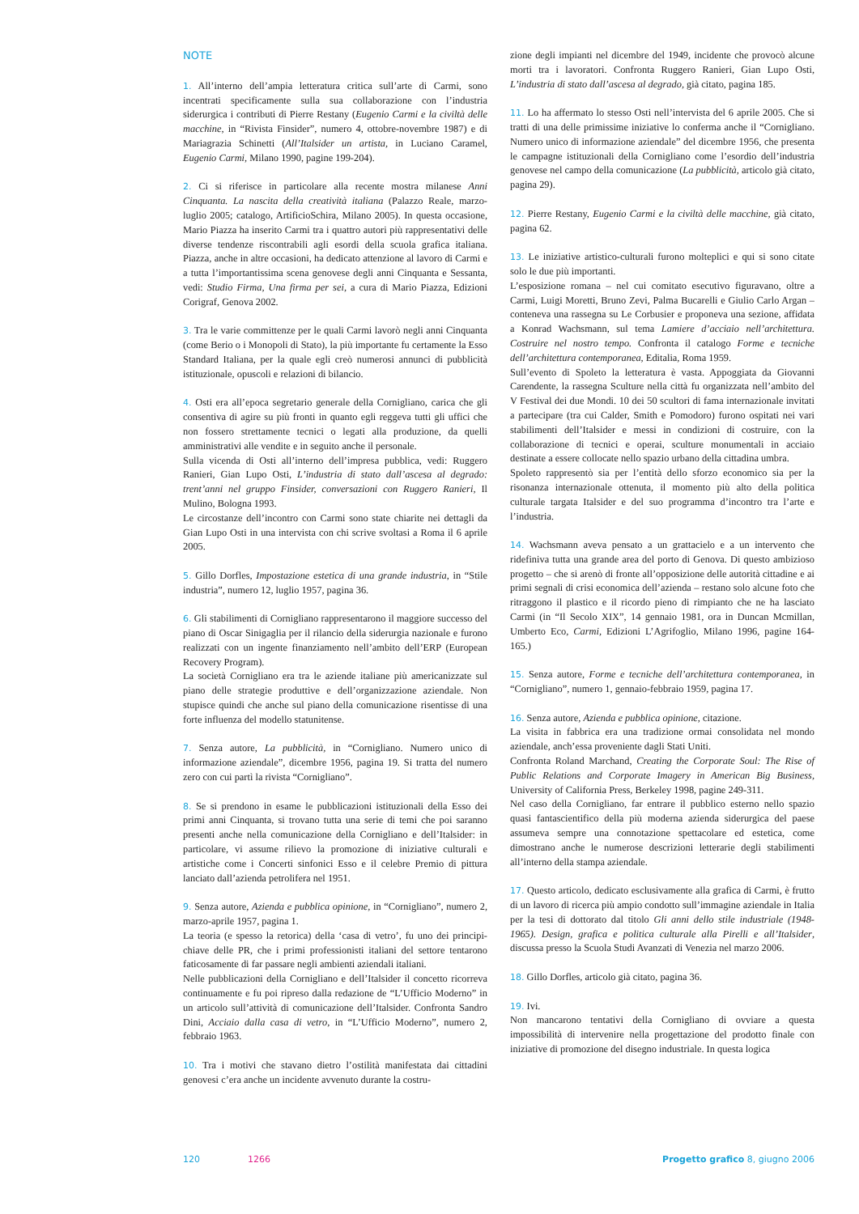NOTE
1. All’interno dell’ampia letteratura critica sull’arte di Carmi, sono incentrati specificamente sulla sua collaborazione con l’industria siderurgica i contributi di Pierre Restany (Eugenio Carmi e la civiltà delle macchine, in “Rivista Finsider”, numero 4, ottobre-novembre 1987) e di Mariagrazia Schinetti (All’Italsider un artista, in Luciano Caramel, Eugenio Carmi, Milano 1990, pagine 199-204).
2. Ci si riferisce in particolare alla recente mostra milanese Anni Cinquanta. La nascita della creatività italiana (Palazzo Reale, marzo-luglio 2005; catalogo, ArtificioSchira, Milano 2005). In questa occasione, Mario Piazza ha inserito Carmi tra i quattro autori più rappresentativi delle diverse tendenze riscontrabili agli esordi della scuola grafica italiana. Piazza, anche in altre occasioni, ha dedicato attenzione al lavoro di Carmi e a tutta l’importantissima scena genovese degli anni Cinquanta e Sessanta, vedi: Studio Firma, Una firma per sei, a cura di Mario Piazza, Edizioni Corigraf, Genova 2002.
3. Tra le varie committenze per le quali Carmi lavorò negli anni Cinquanta (come Berio o i Monopoli di Stato), la più importante fu certamente la Esso Standard Italiana, per la quale egli creò numerosi annunci di pubblicità istituzionale, opuscoli e relazioni di bilancio.
4. Osti era all’epoca segretario generale della Cornigliano, carica che gli consentiva di agire su più fronti in quanto egli reggeva tutti gli uffici che non fossero strettamente tecnici o legati alla produzione, da quelli amministrativi alle vendite e in seguito anche il personale.
Sulla vicenda di Osti all’interno dell’impresa pubblica, vedi: Ruggero Ranieri, Gian Lupo Osti, L’industria di stato dall’ascesa al degrado: trent’anni nel gruppo Finsider, conversazioni con Ruggero Ranieri, Il Mulino, Bologna 1993.
Le circostanze dell’incontro con Carmi sono state chiarite nei dettagli da Gian Lupo Osti in una intervista con chi scrive svoltasi a Roma il 6 aprile 2005.
5. Gillo Dorfles, Impostazione estetica di una grande industria, in “Stile industria”, numero 12, luglio 1957, pagina 36.
6. Gli stabilimenti di Cornigliano rappresentarono il maggiore successo del piano di Oscar Sinigaglia per il rilancio della siderurgia nazionale e furono realizzati con un ingente finanziamento nell’ambito dell’ERP (European Recovery Program).
La società Cornigliano era tra le aziende italiane più americanizzate sul piano delle strategie produttive e dell’organizzazione aziendale. Non stupisce quindi che anche sul piano della comunicazione risentisse di una forte influenza del modello statunitense.
7. Senza autore, La pubblicità, in “Cornigliano. Numero unico di informazione aziendale”, dicembre 1956, pagina 19. Si tratta del numero zero con cui partì la rivista “Cornigliano”.
8. Se si prendono in esame le pubblicazioni istituzionali della Esso dei primi anni Cinquanta, si trovano tutta una serie di temi che poi saranno presenti anche nella comunicazione della Cornigliano e dell’Italsider: in particolare, vi assume rilievo la promozione di iniziative culturali e artistiche come i Concerti sinfonici Esso e il celebre Premio di pittura lanciato dall’azienda petrolifera nel 1951.
9. Senza autore, Azienda e pubblica opinione, in “Cornigliano”, numero 2, marzo-aprile 1957, pagina 1.
La teoria (e spesso la retorica) della ‘casa di vetro’, fu uno dei principi-chiave delle PR, che i primi professionisti italiani del settore tentarono faticosamente di far passare negli ambienti aziendali italiani.
Nelle pubblicazioni della Cornigliano e dell’Italsider il concetto ricorreva continuamente e fu poi ripreso dalla redazione de “L’Ufficio Moderno” in un articolo sull’attività di comunicazione dell’Italsider. Confronta Sandro Dini, Acciaio dalla casa di vetro, in “L’Ufficio Moderno”, numero 2, febbraio 1963.
10. Tra i motivi che stavano dietro l’ostilità manifestata dai cittadini genovesi c’era anche un incidente avvenuto durante la costru-
zione degli impianti nel dicembre del 1949, incidente che provocò alcune morti tra i lavoratori. Confronta Ruggero Ranieri, Gian Lupo Osti, L’industria di stato dall’ascesa al degrado, già citato, pagina 185.
11. Lo ha affermato lo stesso Osti nell’intervista del 6 aprile 2005. Che si tratti di una delle primissime iniziative lo conferma anche il “Cornigliano. Numero unico di informazione aziendale” del dicembre 1956, che presenta le campagne istituzionali della Cornigliano come l’esordio dell’industria genovese nel campo della comunicazione (La pubblicità, articolo già citato, pagina 29).
12. Pierre Restany, Eugenio Carmi e la civiltà delle macchine, già citato, pagina 62.
13. Le iniziative artistico-culturali furono molteplici e qui si sono citate solo le due più importanti.
L’esposizione romana – nel cui comitato esecutivo figuravano, oltre a Carmi, Luigi Moretti, Bruno Zevi, Palma Bucarelli e Giulio Carlo Argan – conteneva una rassegna su Le Corbusier e proponeva una sezione, affidata a Konrad Wachsmann, sul tema Lamiere d’acciaio nell’architettura. Costruire nel nostro tempo. Confronta il catalogo Forme e tecniche dell’architettura contemporanea, Editalia, Roma 1959.
Sull’evento di Spoleto la letteratura è vasta. Appoggiata da Giovanni Carendente, la rassegna Sculture nella città fu organizzata nell’ambito del V Festival dei due Mondi. 10 dei 50 scultori di fama internazionale invitati a partecipare (tra cui Calder, Smith e Pomodoro) furono ospitati nei vari stabilimenti dell’Italsider e messi in condizioni di costruire, con la collaborazione di tecnici e operai, sculture monumentali in acciaio destinate a essere collocate nello spazio urbano della cittadina umbra.
Spoleto rappresentò sia per l’entità dello sforzo economico sia per la risonanza internazionale ottenuta, il momento più alto della politica culturale targata Italsider e del suo programma d’incontro tra l’arte e l’industria.
14. Wachsmann aveva pensato a un grattacielo e a un intervento che ridefiniva tutta una grande area del porto di Genova. Di questo ambizioso progetto – che si arenò di fronte all’opposizione delle autorità cittadine e ai primi segnali di crisi economica dell’azienda – restano solo alcune foto che ritraggono il plastico e il ricordo pieno di rimpianto che ne ha lasciato Carmi (in “Il Secolo XIX”, 14 gennaio 1981, ora in Duncan Mcmillan, Umberto Eco, Carmi, Edizioni L’Agrifoglio, Milano 1996, pagine 164-165.)
15. Senza autore, Forme e tecniche dell’architettura contemporanea, in “Cornigliano”, numero 1, gennaio-febbraio 1959, pagina 17.
16. Senza autore, Azienda e pubblica opinione, citazione.
La visita in fabbrica era una tradizione ormai consolidata nel mondo aziendale, anch’essa proveniente dagli Stati Uniti.
Confronta Roland Marchand, Creating the Corporate Soul: The Rise of Public Relations and Corporate Imagery in American Big Business, University of California Press, Berkeley 1998, pagine 249-311.
Nel caso della Cornigliano, far entrare il pubblico esterno nello spazio quasi fantascientifico della più moderna azienda siderurgica del paese assumeva sempre una connotazione spettacolare ed estetica, come dimostrano anche le numerose descrizioni letterarie degli stabilimenti all’interno della stampa aziendale.
17. Questo articolo, dedicato esclusivamente alla grafica di Carmi, è frutto di un lavoro di ricerca più ampio condotto sull’immagine aziendale in Italia per la tesi di dottorato dal titolo Gli anni dello stile industriale (1948-1965). Design, grafica e politica culturale alla Pirelli e all’Italsider, discussa presso la Scuola Studi Avanzati di Venezia nel marzo 2006.
18. Gillo Dorfles, articolo già citato, pagina 36.
19. Ivi.
Non mancarono tentativi della Cornigliano di ovviare a questa impossibilità di intervenire nella progettazione del prodotto finale con iniziative di promozione del disegno industriale. In questa logica
120 1266 Progetto grafico 8, giugno 2006